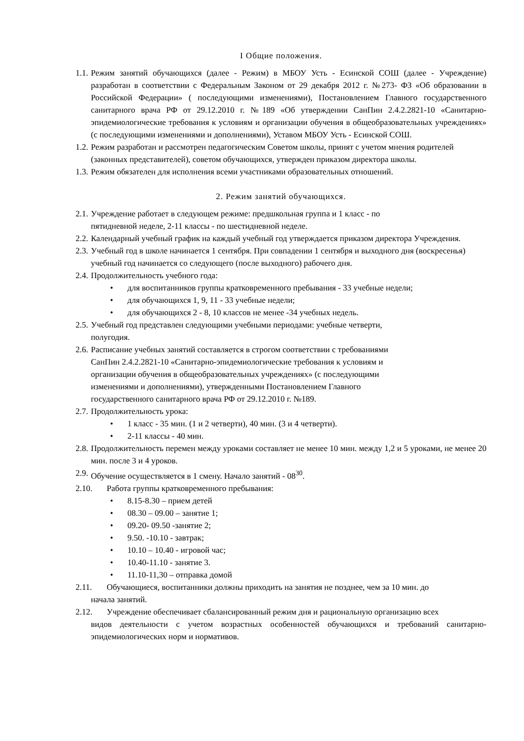I Общие положения.
1.1. Режим занятий обучающихся (далее - Режим) в МБОУ Усть - Есинской СОШ (далее - Учреждение) разработан в соответствии с Федеральным Законом от 29 декабря 2012 г. №273- ФЗ «Об образовании в Российской Федерации» ( последующими изменениями), Постановлением Главного государственного санитарного врача РФ от 29.12.2010 г. №189 «Об утверждении СанПин 2.4.2.2821-10 «Санитарно-эпидемиологические требования к условиям и организации обучения в общеобразовательных учреждениях» (с последующими изменениями и дополнениями), Уставом МБОУ Усть - Есинской СОШ.
1.2. Режим разработан и рассмотрен педагогическим Советом школы, принят с учетом мнения родителей (законных представителей), советом обучающихся, утвержден приказом директора школы.
1.3. Режим обязателен для исполнения всеми участниками образовательных отношений.
2. Режим занятий обучающихся.
2.1. Учреждение работает в следующем режиме: предшкольная группа и 1 класс - по
пятидневной неделе, 2-11 классы - по шестидневной неделе.
2.2. Календарный учебный график на каждый учебный год утверждается приказом директора Учреждения.
2.3. Учебный год в школе начинается 1 сентября. При совпадении 1 сентября и выходного дня (воскресенья) учебный год начинается со следующего (после выходного) рабочего дня.
2.4. Продолжительность учебного года:
• для воспитанников группы кратковременного пребывания - 33 учебные недели;
• для обучающихся 1, 9, 11 - 33 учебные недели;
• для обучающихся 2 - 8, 10 классов не менее -34 учебных недель.
2.5. Учебный год представлен следующими учебными периодами: учебные четверти,
полугодия.
2.6. Расписание учебных занятий составляется в строгом соответствии с требованиями
СанПин 2.4.2.2821-10 «Санитарно-эпидемиологические требования к условиям и
организации обучения в общеобразовательных учреждениях» (с последующими
изменениями и дополнениями), утвержденными Постановлением Главного
государственного санитарного врача РФ от 29.12.2010 г. №189.
2.7. Продолжительность урока:
• 1 класс - 35 мин. (1 и 2 четверти), 40 мин. (3 и 4 четверти).
• 2-11 классы - 40 мин.
2.8. Продолжительность перемен между уроками составляет не менее 10 мин. между 1,2 и 5 уроками, не менее 20 мин. после 3 и 4 уроков.
2.9. Обучение осуществляется в 1 смену. Начало занятий - 08<sup>30</sup>.
2.10. Работа группы кратковременного пребывания:
• 8.15-8.30 – прием детей
• 08.30 – 09.00 – занятие 1;
• 09.20- 09.50 -занятие 2;
• 9.50. -10.10 - завтрак;
• 10.10 – 10.40 - игровой час;
• 10.40-11.10 - занятие 3.
• 11.10-11,30 – отправка домой
2.11. Обучающиеся, воспитанники должны приходить на занятия не позднее, чем за 10 мин. до
начала занятий.
2.12. Учреждение обеспечивает сбалансированный режим дня и рациональную организацию всех
видов деятельности с учетом возрастных особенностей обучающихся и требований санитарно-эпидемиологических норм и нормативов.